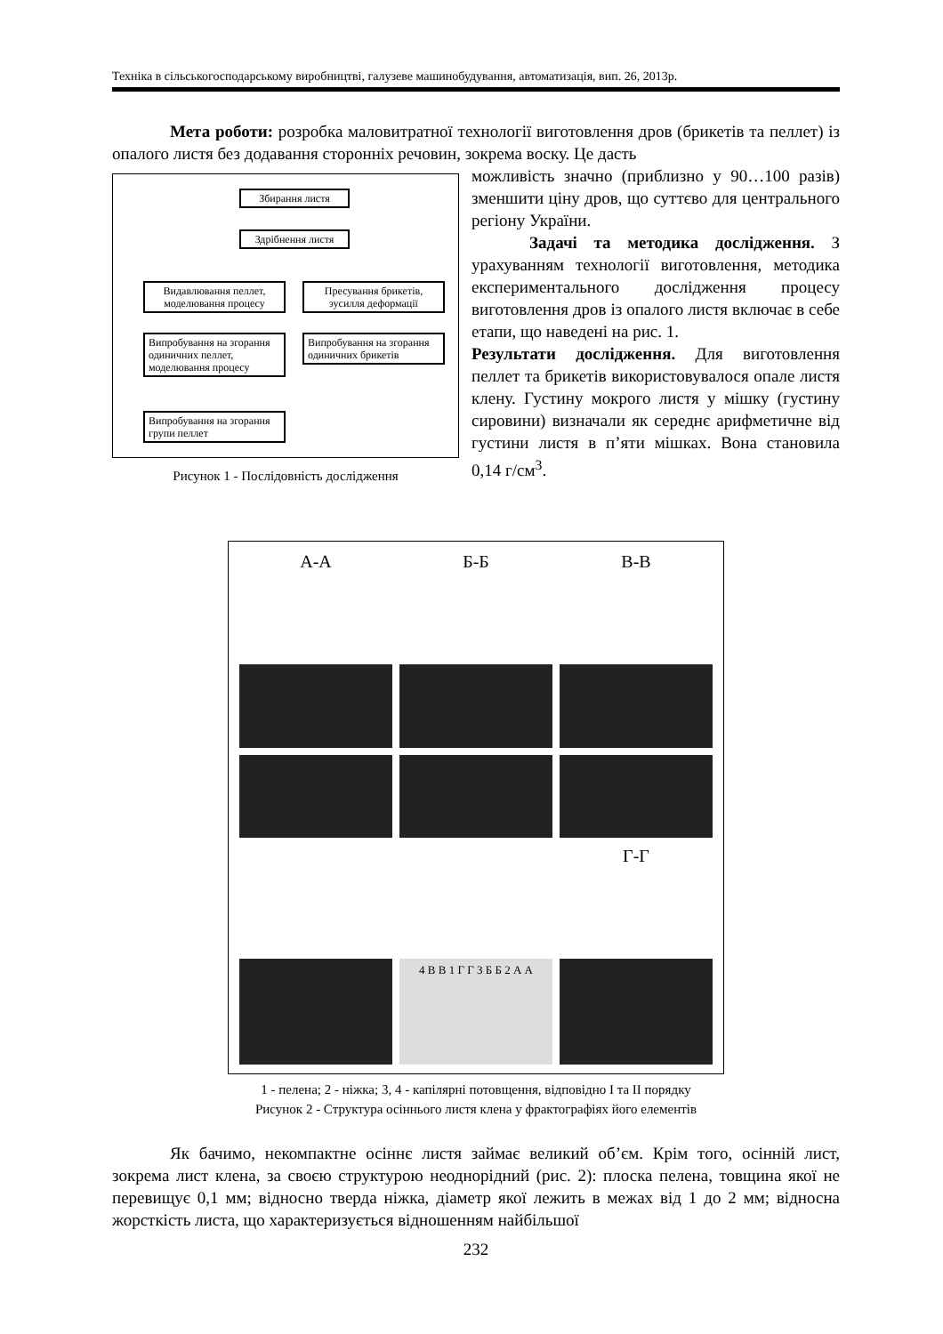Техніка в сільськогосподарському виробництві, галузеве машинобудування, автоматизація, вип. 26, 2013р.
Мета роботи: розробка маловитратної технології виготовлення дров (брикетів та пеллет) із опалого листя без додавання сторонніх речовин, зокрема воску. Це дасть
Збирання листя
Здрібнення листя
Видавлювання пеллет, моделювання процесу
Пресування брикетів, зусилля деформації
Випробування на згорання одиничних пеллет, моделювання процесу
Випробування на згорання одиничних брикетів
Випробування на згорання групи пеллет
Рисунок 1 - Послідовність дослідження
можливість значно (приблизно у 90…100 разів) зменшити ціну дров, що суттєво для центрального регіону України.
Задачі та методика дослідження. З урахуванням технології виготовлення, методика експериментального дослідження процесу виготовлення дров із опалого листя включає в себе етапи, що наведені на рис. 1.
Результати дослідження. Для виготовлення пеллет та брикетів використовувалося опале листя клену. Густину мокрого листя у мішку (густину сировини) визначали як середнє арифметичне від густини листя в п’яти мішках. Вона становила 0,14 г/см<sup>3</sup>.
А-А
Б-Б
В-В
Г-Г
4 В В 1 Г Г 3 Б Б 2 А А
1 - пелена; 2 - ніжка; 3, 4 - капілярні потовщення, відповідно I та II порядку
Рисунок 2 - Структура осіннього листя клена у фрактографіях його елементів
Як бачимо, некомпактне осіннє листя займає великий об’єм. Крім того, осінній лист, зокрема лист клена, за своєю структурою неоднорідний (рис. 2): плоска пелена, товщина якої не перевищує 0,1 мм; відносно тверда ніжка, діаметр якої лежить в межах від 1 до 2 мм; відносна жорсткість листа, що характеризується відношенням найбільшої
232